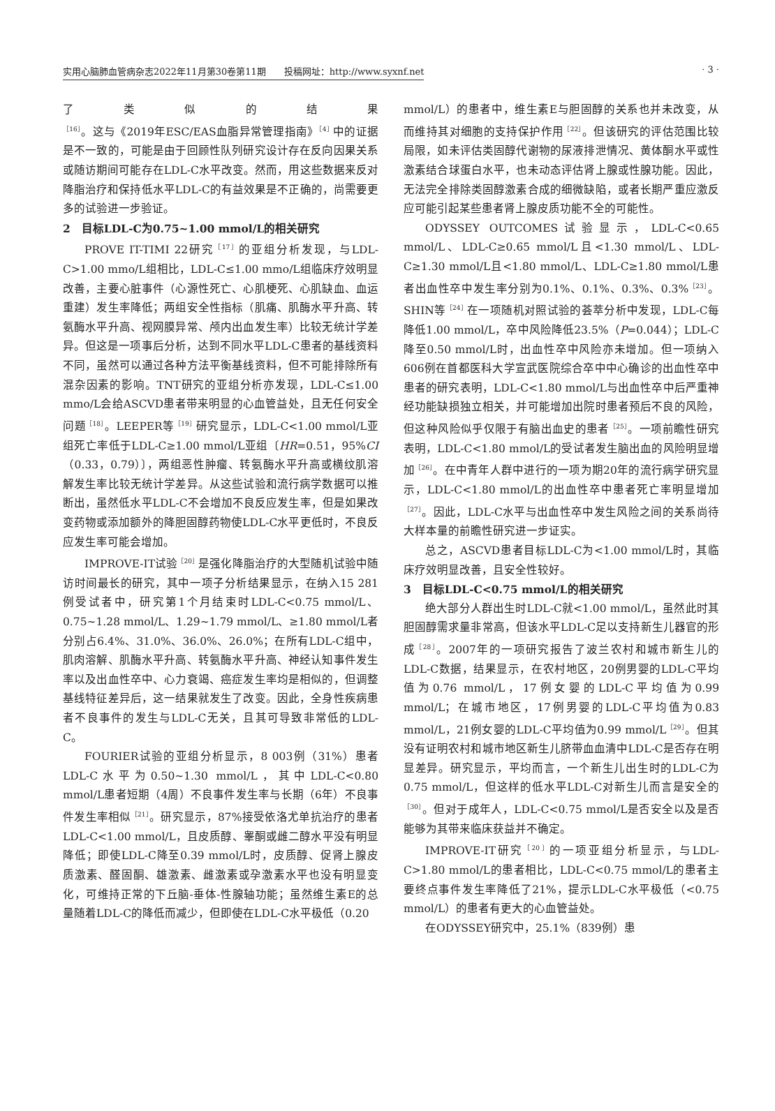实用心脑肺血管病杂志2022年11月第30卷第11期　　投稿网址：http://www.syxnf.net · 3 ·
了类似的结果<sup>［16］</sup>。这与《2019年ESC/EAS血脂异常管理指南》<sup>［4］</sup>中的证据是不一致的，可能是由于回顾性队列研究设计存在反向因果关系或随访期间可能存在LDL-C水平改变。然而，用这些数据来反对降脂治疗和保持低水平LDL-C的有益效果是不正确的，尚需要更多的试验进一步验证。
2　目标LDL-C为0.75~1.00 mmol/L的相关研究
PROVE IT-TIMI 22研究<sup>［17］</sup>的亚组分析发现，与LDL-C>1.00 mmo/L组相比，LDL-C≤1.00 mmo/L组临床疗效明显改善，主要心脏事件（心源性死亡、心肌梗死、心肌缺血、血运重建）发生率降低；两组安全性指标（肌痛、肌酶水平升高、转氨酶水平升高、视网膜异常、颅内出血发生率）比较无统计学差异。但这是一项事后分析，达到不同水平LDL-C患者的基线资料不同，虽然可以通过各种方法平衡基线资料，但不可能排除所有混杂因素的影响。TNT研究的亚组分析亦发现，LDL-C≤1.00 mmo/L会给ASCVD患者带来明显的心血管益处，且无任何安全问题<sup>［18］</sup>。LEEPER等<sup>［19］</sup>研究显示，LDL-C<1.00 mmol/L亚组死亡率低于LDL-C≥1.00 mmol/L亚组〔HR=0.51，95%CI（0.33，0.79）〕，两组恶性肿瘤、转氨酶水平升高或横纹肌溶解发生率比较无统计学差异。从这些试验和流行病学数据可以推断出，虽然低水平LDL-C不会增加不良反应发生率，但是如果改变药物或添加额外的降胆固醇药物使LDL-C水平更低时，不良反应发生率可能会增加。
IMPROVE-IT试验<sup>［20］</sup>是强化降脂治疗的大型随机试验中随访时间最长的研究，其中一项子分析结果显示，在纳入15 281例受试者中，研究第1个月结束时LDL-C<0.75 mmol/L、0.75~1.28 mmol/L、1.29~1.79 mmol/L、≥1.80 mmol/L者分别占6.4%、31.0%、36.0%、26.0%；在所有LDL-C组中，肌肉溶解、肌酶水平升高、转氨酶水平升高、神经认知事件发生率以及出血性卒中、心力衰竭、癌症发生率均是相似的，但调整基线特征差异后，这一结果就发生了改变。因此，全身性疾病患者不良事件的发生与LDL-C无关，且其可导致非常低的LDL-C。
FOURIER试验的亚组分析显示，8 003例（31%）患者LDL-C水平为0.50~1.30 mmol/L，其中LDL-C<0.80 mmol/L患者短期（4周）不良事件发生率与长期（6年）不良事件发生率相似<sup>［21］</sup>。研究显示，87%接受依洛尤单抗治疗的患者LDL-C<1.00 mmol/L，且皮质醇、睾酮或雌二醇水平没有明显降低；即使LDL-C降至0.39 mmol/L时，皮质醇、促肾上腺皮质激素、醛固酮、雄激素、雌激素或孕激素水平也没有明显变化，可维持正常的下丘脑-垂体-性腺轴功能；虽然维生素E的总量随着LDL-C的降低而减少，但即使在LDL-C水平极低（0.20
mmol/L）的患者中，维生素E与胆固醇的关系也并未改变，从而维持其对细胞的支持保护作用<sup>［22］</sup>。但该研究的评估范围比较局限，如未评估类固醇代谢物的尿液排泄情况、黄体酮水平或性激素结合球蛋白水平，也未动态评估肾上腺或性腺功能。因此，无法完全排除类固醇激素合成的细微缺陷，或者长期严重应激反应可能引起某些患者肾上腺皮质功能不全的可能性。
ODYSSEY OUTCOMES试验显示，LDL-C<0.65 mmol/L、LDL-C≥0.65 mmol/L且<1.30 mmol/L、LDL-C≥1.30 mmol/L且<1.80 mmol/L、LDL-C≥1.80 mmol/L患者出血性卒中发生率分别为0.1%、0.1%、0.3%、0.3%<sup>［23］</sup>。SHIN等<sup>［24］</sup>在一项随机对照试验的荟萃分析中发现，LDL-C每降低1.00 mmol/L，卒中风险降低23.5%（P=0.044）；LDL-C降至0.50 mmol/L时，出血性卒中风险亦未增加。但一项纳入606例在首都医科大学宣武医院综合卒中中心确诊的出血性卒中患者的研究表明，LDL-C<1.80 mmol/L与出血性卒中后严重神经功能缺损独立相关，并可能增加出院时患者预后不良的风险，但这种风险似乎仅限于有脑出血史的患者<sup>［25］</sup>。一项前瞻性研究表明，LDL-C<1.80 mmol/L的受试者发生脑出血的风险明显增加<sup>［26］</sup>。在中青年人群中进行的一项为期20年的流行病学研究显示，LDL-C<1.80 mmol/L的出血性卒中患者死亡率明显增加<sup>［27］</sup>。因此，LDL-C水平与出血性卒中发生风险之间的关系尚待大样本量的前瞻性研究进一步证实。
总之，ASCVD患者目标LDL-C为<1.00 mmol/L时，其临床疗效明显改善，且安全性较好。
3　目标LDL-C<0.75 mmol/L的相关研究
绝大部分人群出生时LDL-C就<1.00 mmol/L，虽然此时其胆固醇需求量非常高，但该水平LDL-C足以支持新生儿器官的形成<sup>［28］</sup>。2007年的一项研究报告了波兰农村和城市新生儿的LDL-C数据，结果显示，在农村地区，20例男婴的LDL-C平均值为0.76 mmol/L，17例女婴的LDL-C平均值为0.99 mmol/L；在城市地区，17例男婴的LDL-C平均值为0.83 mmol/L，21例女婴的LDL-C平均值为0.99 mmol/L<sup>［29］</sup>。但其没有证明农村和城市地区新生儿脐带血血清中LDL-C是否存在明显差异。研究显示，平均而言，一个新生儿出生时的LDL-C为0.75 mmol/L，但这样的低水平LDL-C对新生儿而言是安全的<sup>［30］</sup>。但对于成年人，LDL-C<0.75 mmol/L是否安全以及是否能够为其带来临床获益并不确定。
IMPROVE-IT研究<sup>［20］</sup>的一项亚组分析显示，与LDL-C>1.80 mmol/L的患者相比，LDL-C<0.75 mmol/L的患者主要终点事件发生率降低了21%，提示LDL-C水平极低（<0.75 mmol/L）的患者有更大的心血管益处。
在ODYSSEY研究中，25.1%（839例）患